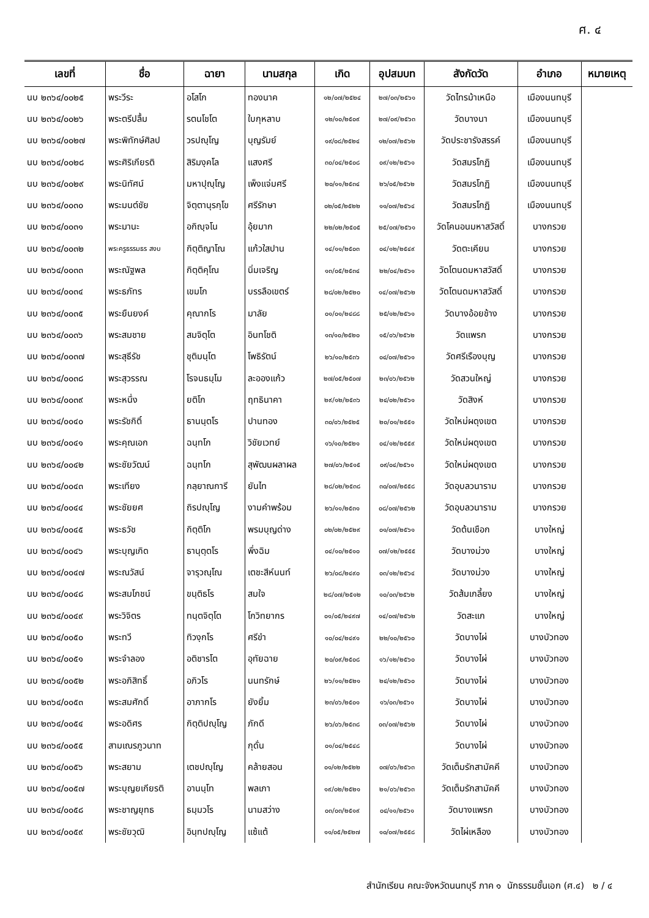ศ. ๔
| เลขที่ | ชื่อ | ฉายา | นามสกุล | เกิด | อุปสมบท | สังกัดวัด | อำเภอ | หมายเหตุ |
| --- | --- | --- | --- | --- | --- | --- | --- | --- |
| นบ ๒๓๖๔/๐๐๒๕ | พระวีระ | อโสโก | ทองนาค | ๑๒/๐๗/๒๕๒๔ | ๒๗/๐๓/๒๕๖๑ | วัดไทรม้าเหนือ | เมืองนนทบุรี | |
| นบ ๒๓๖๔/๐๐๒๖ | พระตรีปลื้ม | รตนโชโต | ใบกุหลาบ | ๑๒/๑๐/๒๕๐๙ | ๒๗/๐๙/๒๕๖๓ | วัดบางนา | เมืองนนทบุรี | |
| นบ ๒๓๖๔/๐๐๒๗ | พระพิทักษ์ศิลป | วรปญฺโญ | บุญรัมย์ | ๑๙/๐๘/๒๕๒๔ | ๑๒/๐๗/๒๕๖๒ | วัดประชารังสรรค์ | เมืองนนทบุรี | |
| นบ ๒๓๖๔/๐๐๒๘ | พระศิริเกียรติ | สิริมงฺคโล | แสงศรี | ๓๐/๐๔/๒๕๐๘ | ๐๙/๑๒/๒๕๖๑ | วัดสมรโกฏิ | เมืองนนทบุรี | |
| นบ ๒๓๖๔/๐๐๒๙ | พระนิทัศน์ | มหาปุญฺโญ | เพ็งแจ่มศรี | ๒๐/๑๑/๒๕๓๔ | ๒๖/๐๕/๒๕๖๒ | วัดสมรโกฏิ | เมืองนนทบุรี | |
| นบ ๒๓๖๔/๐๐๓๐ | พระมนต์ชัย | จิตฺตานุรกฺโข | ศรีรักษา | ๐๒/๐๕/๒๕๒๒ | ๑๑/๐๗/๒๕๖๔ | วัดสมรโกฏิ | เมืองนนทบุรี | |
| นบ ๒๓๖๔/๐๐๓๑ | พระมานะ | อกิญฺจโน | อุ้ยมาก | ๒๒/๐๒/๒๕๐๕ | ๒๕/๐๗/๒๕๖๑ | วัดโคนอนมหาสวัสดิ์ | บางกรวย | |
| นบ ๒๓๖๔/๐๐๓๒ | พระครูธรรมธร สงบ | กิตฺติญาโณ | แก้วใสปาน | ๑๔/๑๑/๒๕๐๓ | ๐๔/๑๒/๒๕๔๙ | วัดตะเคียน | บางกรวย | |
| นบ ๒๓๖๔/๐๐๓๓ | พระณัฐพล | กิตฺติคุโณ | นิ่มเจริญ | ๑๓/๐๕/๒๕๓๔ | ๒๒/๐๔/๒๕๖๑ | วัดโตนดมหาสวัสดิ์ | บางกรวย | |
| นบ ๒๓๖๔/๐๐๓๔ | พระธภัทร | เขมโก | บรรลือเขตร์ | ๒๘/๐๒/๒๕๒๐ | ๑๔/๐๗/๒๕๖๒ | วัดโตนดมหาสวัสดิ์ | บางกรวย | |
| นบ ๒๓๖๔/๐๐๓๕ | พระยืนยงค์ | คุณากโร | มาลัย | ๐๑/๐๑/๒๔๘๘ | ๒๕/๑๒/๒๕๖๑ | วัดบางอ้อยช้าง | บางกรวย | |
| นบ ๒๓๖๔/๐๐๓๖ | พระสมชาย | สมจิตฺโต | อินทโชติ | ๑๓/๑๐/๒๕๒๐ | ๑๕/๐๖/๒๕๖๒ | วัดแพรก | บางกรวย | |
| นบ ๒๓๖๔/๐๐๓๗ | พระสุธีรัช | ชุติมนฺโต | โพธิรัตน์ | ๒๖/๑๐/๒๕๓๖ | ๐๔/๐๗/๒๕๖๑ | วัดศรีเรืองบุญ | บางกรวย | |
| นบ ๒๓๖๔/๐๐๓๘ | พระสุวรรณ | โรจนธมฺโม | ละอองแก้ว | ๒๗/๐๕/๒๕๐๗ | ๒๓/๐๖/๒๕๖๒ | วัดสวนใหญ่ | บางกรวย | |
| นบ ๒๓๖๔/๐๐๓๙ | พระหนึ่ง | ยติโก | ฤทธินาคา | ๒๙/๑๒/๒๕๓๖ | ๒๔/๐๒/๒๕๖๑ | วัดสิงห์ | บางกรวย | |
| นบ ๒๓๖๔/๐๐๔๐ | พระรัชกิติ์ | ธานนฺตโร | ปานทอง | ๓๐/๐๖/๒๕๒๕ | ๒๐/๐๑/๒๕๕๑ | วัดใหม่ผดุงเขต | บางกรวย | |
| นบ ๒๓๖๔/๐๐๔๑ | พระคุณเอก | ฉนฺทโก | วิชัยเวทย์ | ๑๖/๑๐/๒๕๒๑ | ๐๔/๑๒/๒๕๕๙ | วัดใหม่ผดุงเขต | บางกรวย | |
| นบ ๒๓๖๔/๐๐๔๒ | พระชัยวัฒน์ | ฉนฺทโก | สุพัฒนผลาผล | ๒๗/๐๖/๒๕๑๕ | ๐๙/๐๔/๒๕๖๑ | วัดใหม่ผดุงเขต | บางกรวย | |
| นบ ๒๓๖๔/๐๐๔๓ | พระเทียง | กลฺยาณการี | ยันไท | ๒๘/๐๒/๒๕๓๘ | ๓๐/๐๗/๒๕๕๘ | วัดอุบลวนาราม | บางกรวย | |
| นบ ๒๓๖๔/๐๐๔๔ | พระชัยยศ | ถิรปญฺโญ | งามคำพร้อม | ๒๖/๑๑/๒๕๓๑ | ๐๘/๐๗/๒๕๖๒ | วัดอุบลวนาราม | บางกรวย | |
| นบ ๒๓๖๔/๐๐๔๕ | พระธวัช | กิตฺติโก | พรมบุญด่าง | ๐๒/๐๒/๒๕๒๙ | ๐๑/๐๗/๒๕๖๑ | วัดต้นเชือก | บางใหญ่ | |
| นบ ๒๓๖๔/๐๐๔๖ | พระบุญเกิด | ธานุตฺตโร | พึ่งฉิม | ๐๔/๑๐/๒๕๑๐ | ๐๗/๑๒/๒๕๕๕ | วัดบางม่วง | บางใหญ่ | |
| นบ ๒๓๖๔/๐๐๔๗ | พระณวัสน์ | จารุวณฺโณ | เตชะสีห์นนท์ | ๒๖/๐๘/๒๔๙๐ | ๐๓/๑๒/๒๕๖๔ | วัดบางม่วง | บางใหญ่ | |
| นบ ๒๓๖๔/๐๐๔๘ | พระสมโภชน์ | ขนฺติธโร | สมใจ | ๒๘/๐๗/๒๕๑๒ | ๑๐/๐๓/๒๕๖๒ | วัดส้มเกลี้ยง | บางใหญ่ | |
| นบ ๒๓๖๔/๐๐๔๙ | พระวิจิตร | ทนฺตจิตฺโต | โกวิทยากร | ๐๑/๐๕/๒๔๙๗ | ๑๔/๐๗/๒๕๖๒ | วัดสะแก | บางใหญ่ | |
| นบ ๒๓๖๔/๐๐๕๐ | พระทวี | ทิวงฺกโร | ศรีขำ | ๑๐/๐๔/๒๔๙๑ | ๒๒/๑๐/๒๕๖๐ | วัดบางไผ่ | บางบัวทอง | |
| นบ ๒๓๖๔/๐๐๕๑ | พระจำลอง | อติชารโต | อุทัยฉาย | ๒๐/๐๙/๒๕๐๘ | ๑๖/๑๒/๒๕๖๐ | วัดบางไผ่ | บางบัวทอง | |
| นบ ๒๓๖๔/๐๐๕๒ | พระอภิสิทธิ์ | อภิวโร | นนทรักษ์ | ๒๖/๑๑/๒๕๒๑ | ๒๔/๑๒/๒๕๖๐ | วัดบางไผ่ | บางบัวทอง | |
| นบ ๒๓๖๔/๐๐๕๓ | พระสมศักดิ์ | อาภากโร | ยังยิ้ม | ๒๓/๐๖/๒๕๐๑ | ๑๖/๐๓/๒๕๖๑ | วัดบางไผ่ | บางบัวทอง | |
| นบ ๒๓๖๔/๐๐๕๔ | พระอดิศร | กิตฺติปญฺโญ | ภักดี | ๒๖/๐๖/๒๕๓๘ | ๐๓/๐๗/๒๕๖๒ | วัดบางไผ่ | บางบัวทอง | |
| นบ ๒๓๖๔/๐๐๕๕ | สามเณรภูวนาท | | กุดั่น | ๐๑/๐๔/๒๕๔๘ | | วัดบางไผ่ | บางบัวทอง | |
| นบ ๒๓๖๔/๐๐๕๖ | พระสยาม | เตชปญฺโญ | คล้ายสอน | ๐๑/๑๒/๒๕๒๒ | ๐๗/๐๖/๒๕๖๓ | วัดเต็มรักสามัคคี | บางบัวทอง | |
| นบ ๒๓๖๔/๐๐๕๗ | พระบุญยเกียรติ | อานนฺโท | พลเภา | ๑๙/๐๒/๒๕๒๑ | ๒๑/๐๖/๒๕๖๓ | วัดเต็มรักสามัคคี | บางบัวทอง | |
| นบ ๒๓๖๔/๐๐๕๘ | พระชาญยุทธ | ธมฺมวโร | นามสว่าง | ๐๓/๐๓/๒๕๑๙ | ๐๔/๑๑/๒๕๖๑ | วัดบางแพรก | บางบัวทอง | |
| นบ ๒๓๖๔/๐๐๕๙ | พระชัยวุฒิ | อินฺทปญฺโญ | แซ้แต้ | ๑๑/๐๕/๒๕๒๗ | ๑๐/๐๗/๒๕๕๘ | วัดไผ่เหลือง | บางบัวทอง | |
สำนักเรียน คณะจังหวัดนนทบุรี ภาค ๑ นักธรรมชั้นเอก (ศ.๔) ๒ / ๔